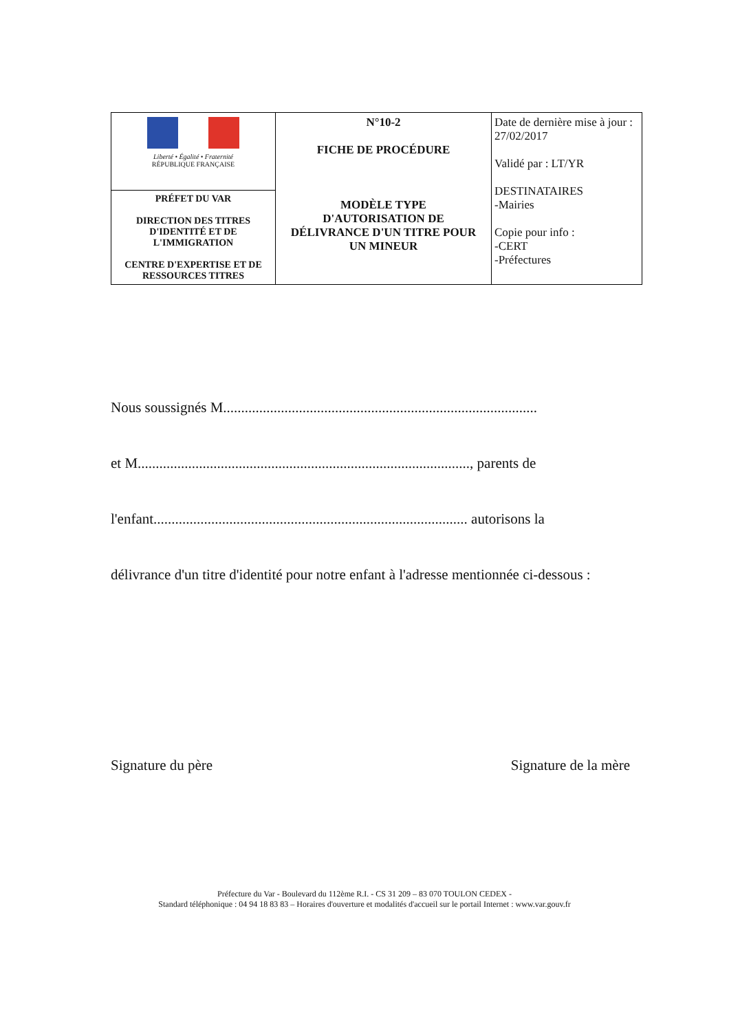| Liberté • Égalité • Fraternité RÉPUBLIQUE FRANÇAISE | N°10-2 FICHE DE PROCÉDURE MODÈLE TYPE D'AUTORISATION DE DÉLIVRANCE D'UN TITRE POUR UN MINEUR | Date de dernière mise à jour : 27/02/2017 Validé par : LT/YR DESTINATAIRES -Mairies Copie pour info : -CERT -Préfectures |
| PRÉFET DU VAR DIRECTION DES TITRES D'IDENTITÉ ET DE L'IMMIGRATION CENTRE D'EXPERTISE ET DE RESSOURCES TITRES | | |
Nous soussignés M.......................................................................................
et M............................................................................................, parents de
l'enfant....................................................................................... autorisons la
délivrance d'un titre d'identité pour notre enfant à l'adresse mentionnée ci-dessous :
Signature du père Signature de la mère
Préfecture du Var - Boulevard du 112ème R.I. - CS 31 209 – 83 070 TOULON CEDEX -
Standard téléphonique : 04 94 18 83 83 – Horaires d'ouverture et modalités d'accueil sur le portail Internet : www.var.gouv.fr